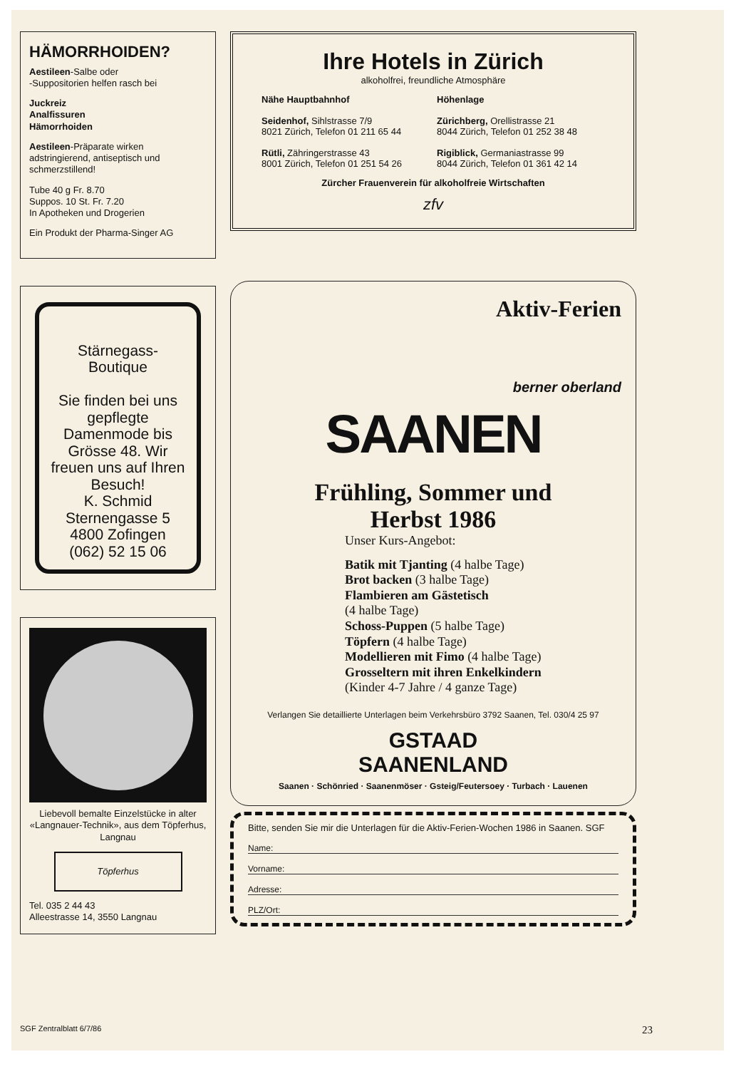HÄMORRHOIDEN?
Aestileen-Salbe oder
-Suppositorien helfen rasch bei
Juckreiz
Analfissuren
Hämorrhoiden
Aestileen-Präparate wirken adstringierend, antiseptisch und schmerzstillend!
Tube 40 g Fr. 8.70
Suppos. 10 St. Fr. 7.20
In Apotheken und Drogerien
Ein Produkt der Pharma-Singer AG
Stärnegass-
Boutique
Sie finden bei uns gepflegte Damenmode bis Grösse 48. Wir freuen uns auf Ihren Besuch!
K. Schmid
Sternengasse 5
4800 Zofingen
(062) 52 15 06
Liebevoll bemalte Einzelstücke in alter «Langnauer-Technik», aus dem Töpferhus, Langnau
Töpferhus
Tel. 035 2 44 43
Alleestrasse 14, 3550 Langnau
Ihre Hotels in Zürich
alkoholfrei, freundliche Atmosphäre
Nähe Hauptbahnhof
Seidenhof, Sihlstrasse 7/9
8021 Zürich, Telefon 01 211 65 44
Rütli, Zähringerstrasse 43
8001 Zürich, Telefon 01 251 54 26
Höhenlage
Zürichberg, Orellistrasse 21
8044 Zürich, Telefon 01 252 38 48
Rigiblick, Germaniastrasse 99
8044 Zürich, Telefon 01 361 42 14
Zürcher Frauenverein für alkoholfreie Wirtschaften
zfv
Aktiv-Ferien
berner oberland
SAANEN
Frühling, Sommer und
Herbst 1986
Unser Kurs-Angebot:
Batik mit Tjanting (4 halbe Tage)
Brot backen (3 halbe Tage)
Flambieren am Gästetisch
(4 halbe Tage)
Schoss-Puppen (5 halbe Tage)
Töpfern (4 halbe Tage)
Modellieren mit Fimo (4 halbe Tage)
Grosseltern mit ihren Enkelkindern
(Kinder 4-7 Jahre / 4 ganze Tage)
Verlangen Sie detaillierte Unterlagen beim Verkehrsbüro 3792 Saanen, Tel. 030/4 25 97
GSTAAD
SAANENLAND
Saanen · Schönried · Saanenmöser · Gsteig/Feutersoey · Turbach · Lauenen
Bitte, senden Sie mir die Unterlagen für die Aktiv-Ferien-Wochen 1986 in Saanen. SGF
Name:
Vorname:
Adresse:
PLZ/Ort:
SGF Zentralblatt 6/7/86 23